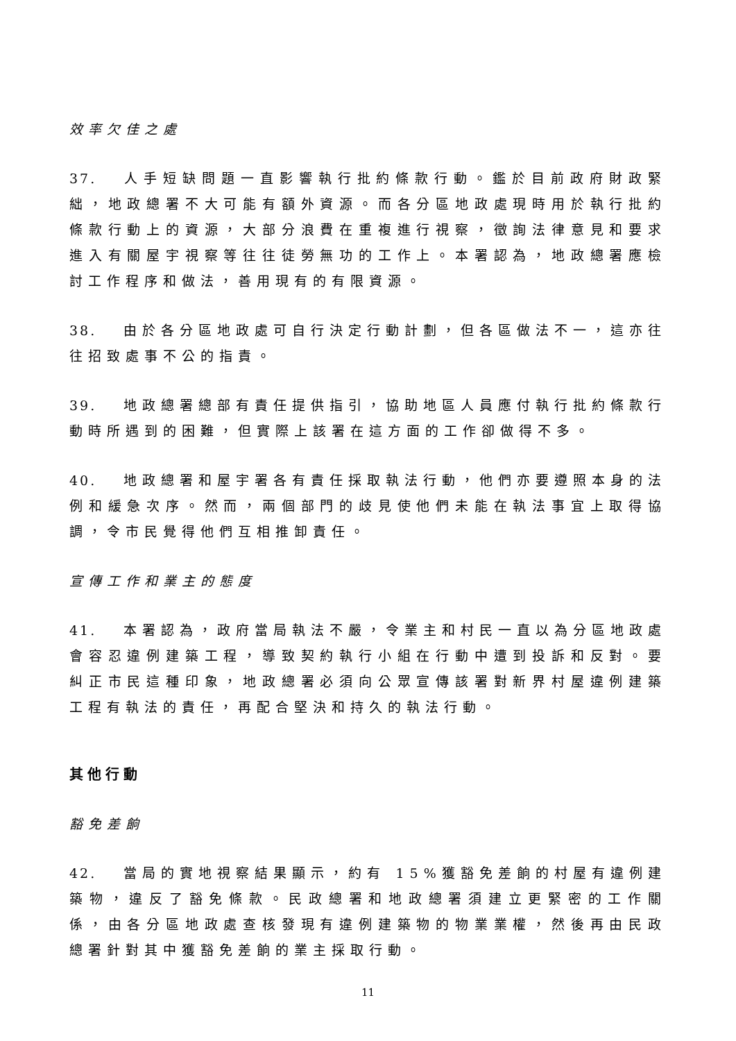效率欠佳之處
37. 人手短缺問題一直影響執行批約條款行動。鑑於目前政府財政緊絀，地政總署不大可能有額外資源。而各分區地政處現時用於執行批約條款行動上的資源，大部分浪費在重複進行視察，徵詢法律意見和要求進入有關屋宇視察等往往徒勞無功的工作上。本署認為，地政總署應檢討工作程序和做法，善用現有的有限資源。
38. 由於各分區地政處可自行決定行動計劃，但各區做法不一，這亦往往招致處事不公的指責。
39. 地政總署總部有責任提供指引，協助地區人員應付執行批約條款行動時所遇到的困難，但實際上該署在這方面的工作卻做得不多。
40. 地政總署和屋宇署各有責任採取執法行動，他們亦要遵照本身的法例和緩急次序。然而，兩個部門的歧見使他們未能在執法事宜上取得協調，令市民覺得他們互相推卸責任。
宣傳工作和業主的態度
41. 本署認為，政府當局執法不嚴，令業主和村民一直以為分區地政處會容忍違例建築工程，導致契約執行小組在行動中遭到投訴和反對。要糾正市民這種印象，地政總署必須向公眾宣傳該署對新界村屋違例建築工程有執法的責任，再配合堅決和持久的執法行動。
其他行動
豁免差餉
42. 當局的實地視察結果顯示，約有 15%獲豁免差餉的村屋有違例建築物，違反了豁免條款。民政總署和地政總署須建立更緊密的工作關係，由各分區地政處查核發現有違例建築物的物業業權，然後再由民政總署針對其中獲豁免差餉的業主採取行動。
11